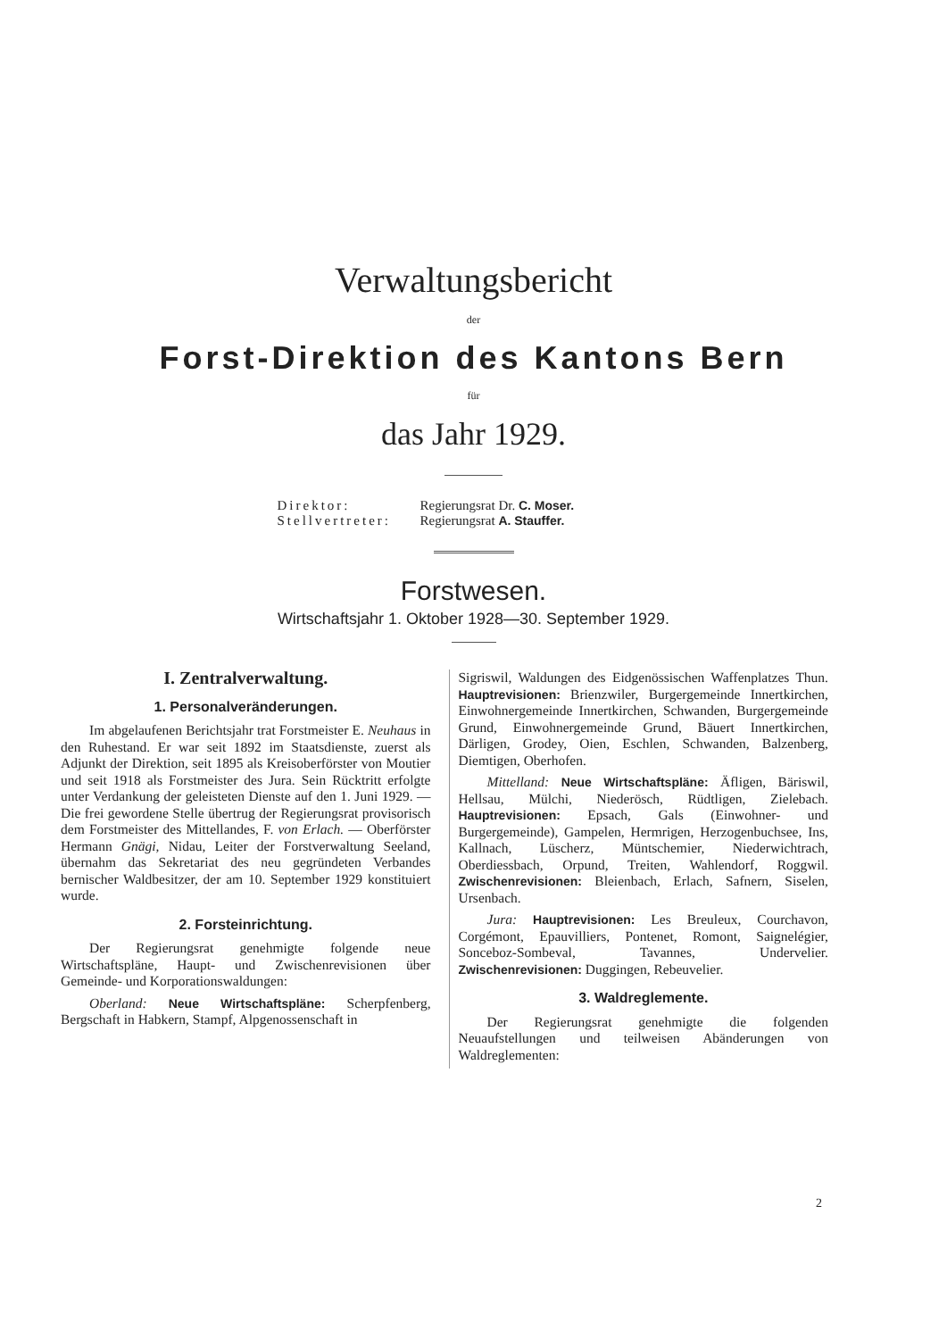Verwaltungsbericht
der
Forst-Direktion des Kantons Bern
für
das Jahr 1929.
Direktor: Regierungsrat Dr. C. Moser.
Stellvertreter: Regierungsrat A. Stauffer.
Forstwesen.
Wirtschaftsjahr 1. Oktober 1928—30. September 1929.
I. Zentralverwaltung.
1. Personalveränderungen.
Im abgelaufenen Berichtsjahr trat Forstmeister E. Neuhaus in den Ruhestand. Er war seit 1892 im Staatsdienste, zuerst als Adjunkt der Direktion, seit 1895 als Kreisoberförster von Moutier und seit 1918 als Forstmeister des Jura. Sein Rücktritt erfolgte unter Verdankung der geleisteten Dienste auf den 1. Juni 1929. — Die frei gewordene Stelle übertrug der Regierungsrat provisorisch dem Forstmeister des Mittellandes, F. von Erlach. — Oberförster Hermann Gnägi, Nidau, Leiter der Forstverwaltung Seeland, übernahm das Sekretariat des neu gegründeten Verbandes bernischer Waldbesitzer, der am 10. September 1929 konstituiert wurde.
2. Forsteinrichtung.
Der Regierungsrat genehmigte folgende neue Wirtschaftspläne, Haupt- und Zwischenrevisionen über Gemeinde- und Korporationswaldungen:
Oberland: Neue Wirtschaftspläne: Scherpfenberg, Bergschaft in Habkern, Stampf, Alpgenossenschaft in
Sigriswil, Waldungen des Eidgenössischen Waffenplatzes Thun. Hauptrevisionen: Brienzwiler, Burgergemeinde Innertkirchen, Einwohnergemeinde Innertkirchen, Schwanden, Burgergemeinde Grund, Einwohnergemeinde Grund, Bäuert Innertkirchen, Därligen, Grodey, Oien, Eschlen, Schwanden, Balzenberg, Diemtigen, Oberhofen.
Mittelland: Neue Wirtschaftspläne: Äfligen, Bäriswil, Hellsau, Mülchi, Niederösch, Rüdtligen, Zielebach. Hauptrevisionen: Epsach, Gals (Einwohner- und Burgergemeinde), Gampelen, Hermrigen, Herzogenbuchsee, Ins, Kallnach, Lüscherz, Müntschemier, Niederwichtrach, Oberdiessbach, Orpund, Treiten, Wahlendorf, Roggwil. Zwischenrevisionen: Bleienbach, Erlach, Safnern, Siselen, Ursenbach.
Jura: Hauptrevisionen: Les Breuleux, Courchavon, Corgémont, Epauvilliers, Pontenet, Romont, Saignelégier, Sonceboz-Sombeval, Tavannes, Undervelier. Zwischenrevisionen: Duggingen, Rebeuvelier.
3. Waldreglemente.
Der Regierungsrat genehmigte die folgenden Neuaufstellungen und teilweisen Abänderungen von Waldreglementen:
2